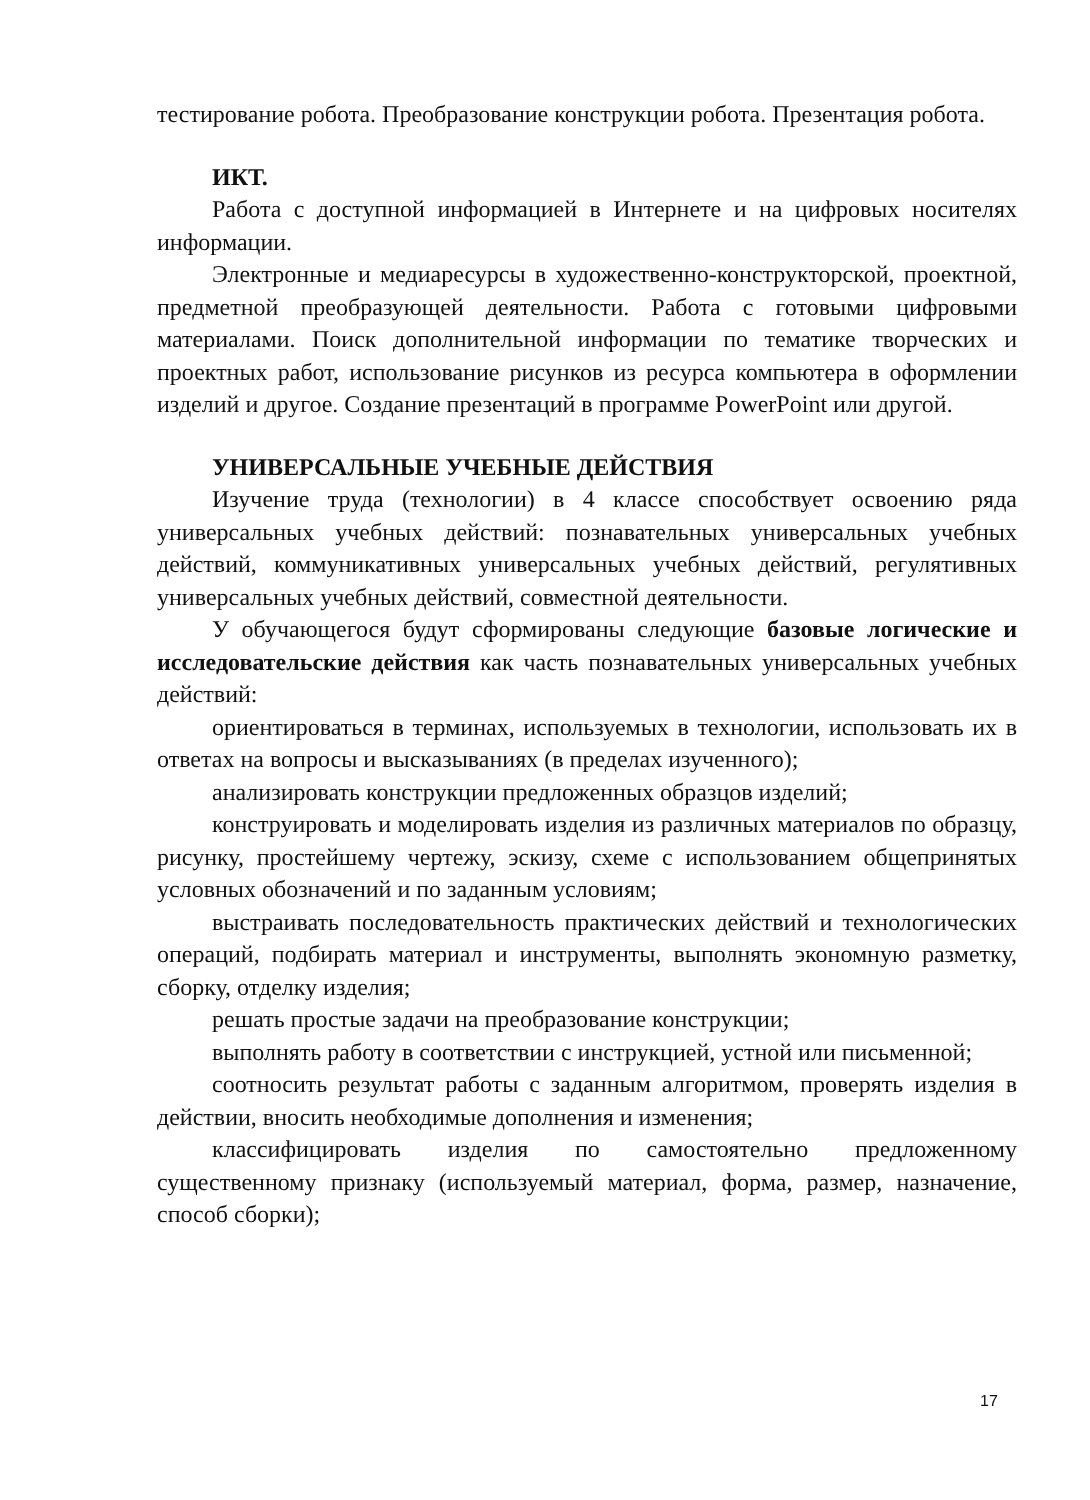тестирование робота. Преобразование конструкции робота. Презентация робота.
ИКТ.
Работа с доступной информацией в Интернете и на цифровых носителях информации.
Электронные и медиаресурсы в художественно-конструкторской, проектной, предметной преобразующей деятельности. Работа с готовыми цифровыми материалами. Поиск дополнительной информации по тематике творческих и проектных работ, использование рисунков из ресурса компьютера в оформлении изделий и другое. Создание презентаций в программе PowerPoint или другой.
УНИВЕРСАЛЬНЫЕ УЧЕБНЫЕ ДЕЙСТВИЯ
Изучение труда (технологии) в 4 классе способствует освоению ряда универсальных учебных действий: познавательных универсальных учебных действий, коммуникативных универсальных учебных действий, регулятивных универсальных учебных действий, совместной деятельности.
У обучающегося будут сформированы следующие базовые логические и исследовательские действия как часть познавательных универсальных учебных действий:
ориентироваться в терминах, используемых в технологии, использовать их в ответах на вопросы и высказываниях (в пределах изученного);
анализировать конструкции предложенных образцов изделий;
конструировать и моделировать изделия из различных материалов по образцу, рисунку, простейшему чертежу, эскизу, схеме с использованием общепринятых условных обозначений и по заданным условиям;
выстраивать последовательность практических действий и технологических операций, подбирать материал и инструменты, выполнять экономную разметку, сборку, отделку изделия;
решать простые задачи на преобразование конструкции;
выполнять работу в соответствии с инструкцией, устной или письменной;
соотносить результат работы с заданным алгоритмом, проверять изделия в действии, вносить необходимые дополнения и изменения;
классифицировать изделия по самостоятельно предложенному существенному признаку (используемый материал, форма, размер, назначение, способ сборки);
17